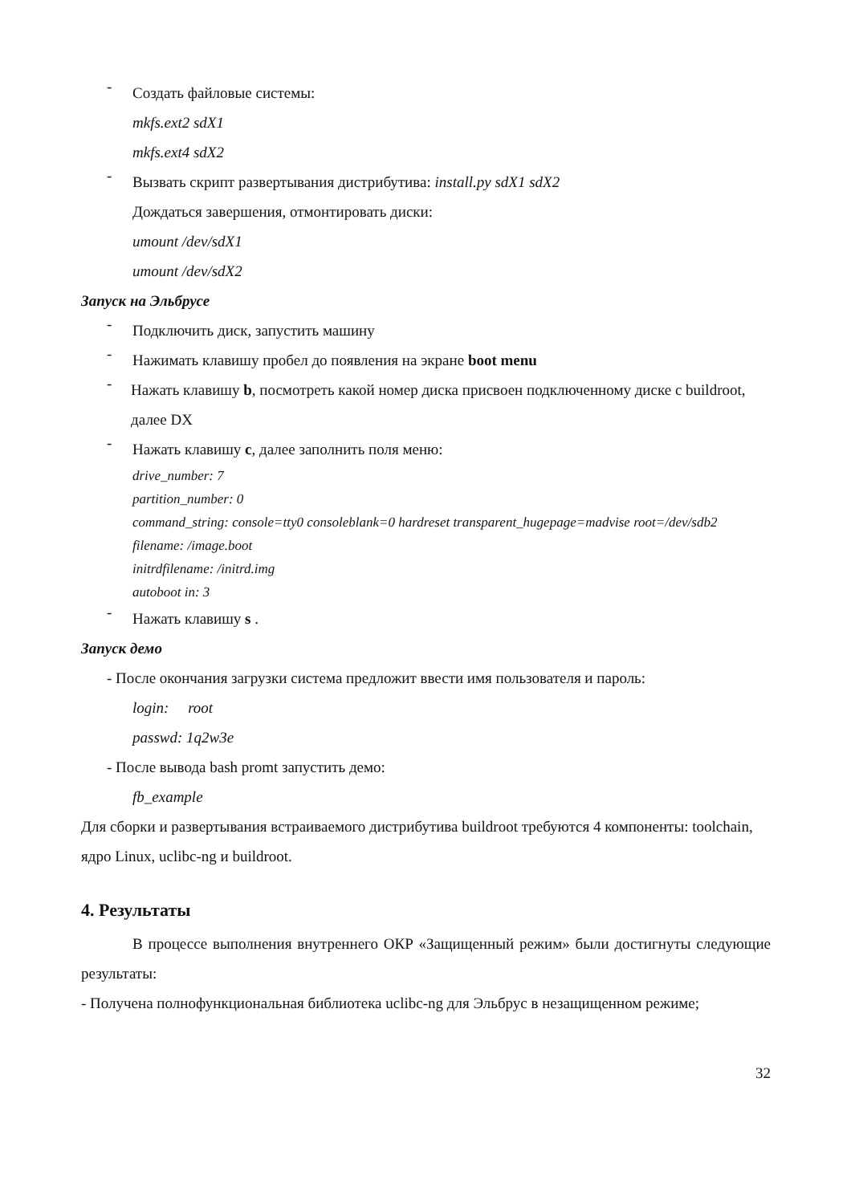-
Создать файловые системы:
mkfs.ext2 sdX1
mkfs.ext4 sdX2
-
Вызвать скрипт развертывания дистрибутива: install.py sdX1 sdX2
Дождаться завершения, отмонтировать диски:
umount /dev/sdX1
umount /dev/sdX2
Запуск на Эльбрусе
-
Подключить диск, запустить машину
-
Нажимать клавишу пробел до появления на экране boot menu
-
Нажать клавишу b, посмотреть какой номер диска присвоен подключенному диске с buildroot, далее DX
-
Нажать клавишу c, далее заполнить поля меню:
drive_number: 7
partition_number: 0
command_string: console=tty0 consoleblank=0 hardreset transparent_hugepage=madvise root=/dev/sdb2
filename: /image.boot
initrdfilename: /initrd.img
autoboot in: 3
-
Нажать клавишу s .
Запуск демо
- После окончания загрузки система предложит ввести имя пользователя и пароль:
login: root
passwd: 1q2w3e
- После вывода bash promt запустить демо:
fb_example
Для сборки и развертывания встраиваемого дистрибутива buildroot требуются 4 компоненты: toolchain, ядро Linux, uclibc-ng и buildroot.
4. Результаты
В процессе выполнения внутреннего ОКР «Защищенный режим» были достигнуты следующие результаты:
- Получена полнофункциональная библиотека uclibc-ng для Эльбрус в незащищенном режиме;
32